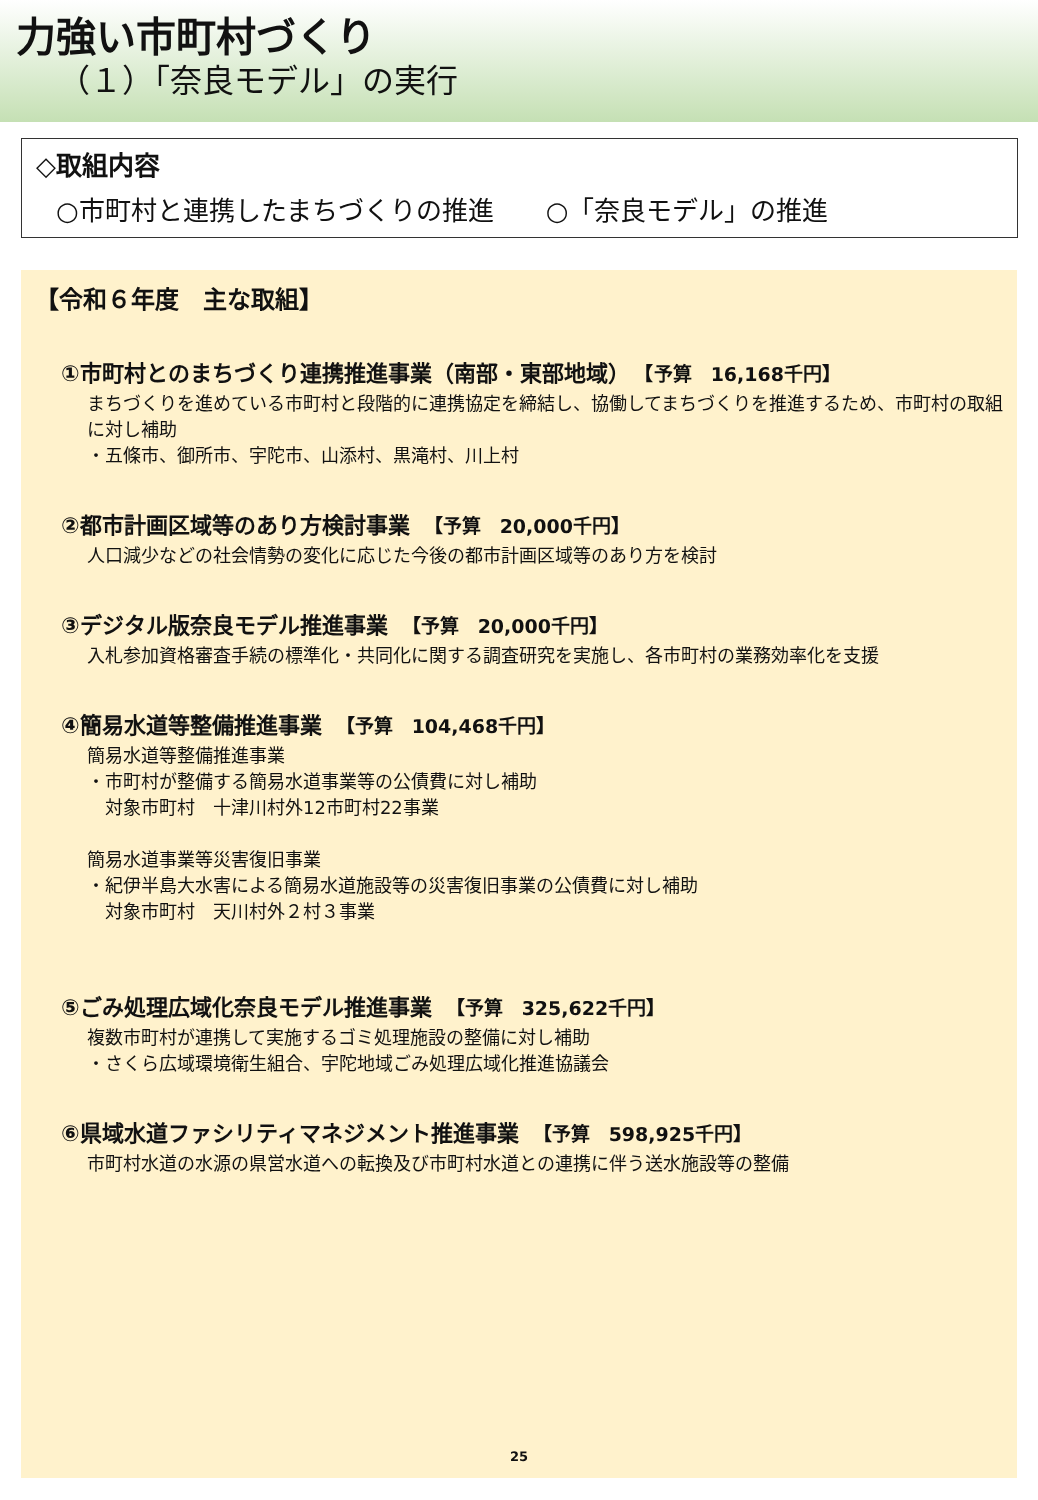力強い市町村づくり
（１）「奈良モデル」の実行
◇取組内容
○市町村と連携したまちづくりの推進　　○「奈良モデル」の推進
【令和６年度　主な取組】
①市町村とのまちづくり連携推進事業（南部・東部地域） 【予算　16,168千円】
まちづくりを進めている市町村と段階的に連携協定を締結し、協働してまちづくりを推進するため、市町村の取組に対し補助
・五條市、御所市、宇陀市、山添村、黒滝村、川上村
②都市計画区域等のあり方検討事業 【予算　20,000千円】
人口減少などの社会情勢の変化に応じた今後の都市計画区域等のあり方を検討
③デジタル版奈良モデル推進事業 【予算　20,000千円】
入札参加資格審査手続の標準化・共同化に関する調査研究を実施し、各市町村の業務効率化を支援
④簡易水道等整備推進事業 【予算　104,468千円】
簡易水道等整備推進事業
・市町村が整備する簡易水道事業等の公債費に対し補助
　対象市町村　十津川村外12市町村22事業
簡易水道事業等災害復旧事業
・紀伊半島大水害による簡易水道施設等の災害復旧事業の公債費に対し補助
　対象市町村　天川村外２村３事業
⑤ごみ処理広域化奈良モデル推進事業 【予算　325,622千円】
複数市町村が連携して実施するゴミ処理施設の整備に対し補助
・さくら広域環境衛生組合、宇陀地域ごみ処理広域化推進協議会
⑥県域水道ファシリティマネジメント推進事業 【予算　598,925千円】
市町村水道の水源の県営水道への転換及び市町村水道との連携に伴う送水施設等の整備
25